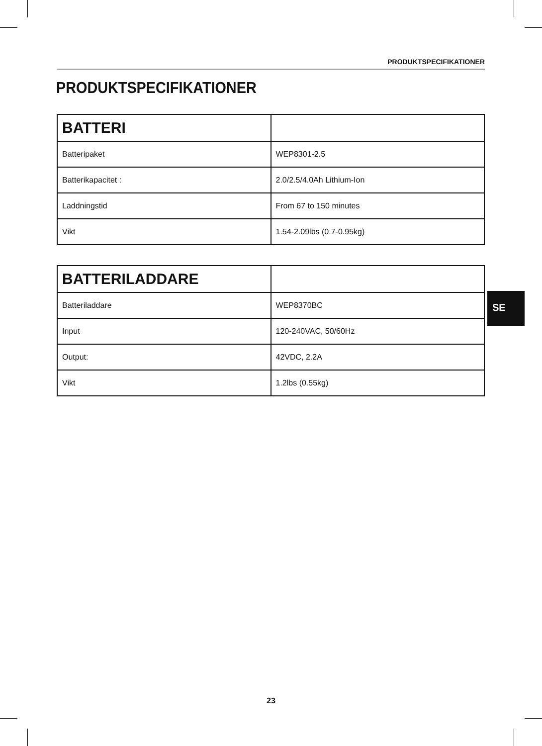PRODUKTSPECIFIKATIONER
PRODUKTSPECIFIKATIONER
| BATTERI | |
| --- | --- |
| Batteripaket | WEP8301-2.5 |
| Batterikapacitet : | 2.0/2.5/4.0Ah Lithium-Ion |
| Laddningstid | From 67 to 150 minutes |
| Vikt | 1.54-2.09lbs (0.7-0.95kg) |
| BATTERILADDARE | |
| --- | --- |
| Batteriladdare | WEP8370BC |
| Input | 120-240VAC, 50/60Hz |
| Output: | 42VDC, 2.2A |
| Vikt | 1.2lbs (0.55kg) |
SE
23